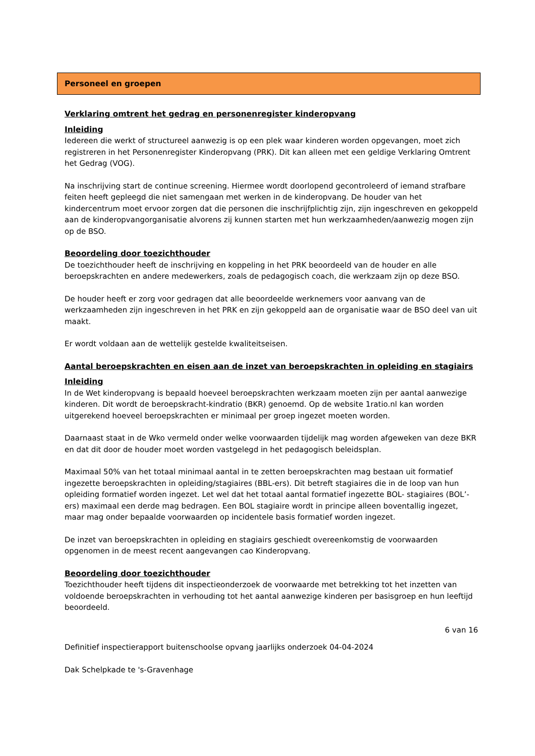Personeel en groepen
Verklaring omtrent het gedrag en personenregister kinderopvang
Inleiding
Iedereen die werkt of structureel aanwezig is op een plek waar kinderen worden opgevangen, moet zich registreren in het Personenregister Kinderopvang (PRK). Dit kan alleen met een geldige Verklaring Omtrent het Gedrag (VOG).
Na inschrijving start de continue screening. Hiermee wordt doorlopend gecontroleerd of iemand strafbare feiten heeft gepleegd die niet samengaan met werken in de kinderopvang. De houder van het kindercentrum moet ervoor zorgen dat die personen die inschrijfplichtig zijn, zijn ingeschreven en gekoppeld aan de kinderopvangorganisatie alvorens zij kunnen starten met hun werkzaamheden/aanwezig mogen zijn op de BSO.
Beoordeling door toezichthouder
De toezichthouder heeft de inschrijving en koppeling in het PRK beoordeeld van de houder en alle beroepskrachten en andere medewerkers, zoals de pedagogisch coach, die werkzaam zijn op deze BSO.
De houder heeft er zorg voor gedragen dat alle beoordeelde werknemers voor aanvang van de werkzaamheden zijn ingeschreven in het PRK en zijn gekoppeld aan de organisatie waar de BSO deel van uit maakt.
Er wordt voldaan aan de wettelijk gestelde kwaliteitseisen.
Aantal beroepskrachten en eisen aan de inzet van beroepskrachten in opleiding en stagiairs
Inleiding
In de Wet kinderopvang is bepaald hoeveel beroepskrachten werkzaam moeten zijn per aantal aanwezige kinderen. Dit wordt de beroepskracht-kindratio (BKR) genoemd. Op de website 1ratio.nl kan worden uitgerekend hoeveel beroepskrachten er minimaal per groep ingezet moeten worden.
Daarnaast staat in de Wko vermeld onder welke voorwaarden tijdelijk mag worden afgeweken van deze BKR en dat dit door de houder moet worden vastgelegd in het pedagogisch beleidsplan.
Maximaal 50% van het totaal minimaal aantal in te zetten beroepskrachten mag bestaan uit formatief ingezette beroepskrachten in opleiding/stagiaires (BBL-ers). Dit betreft stagiaires die in de loop van hun opleiding formatief worden ingezet. Let wel dat het totaal aantal formatief ingezette BOL- stagiaires (BOL’-ers) maximaal een derde mag bedragen. Een BOL stagiaire wordt in principe alleen boventallig ingezet, maar mag onder bepaalde voorwaarden op incidentele basis formatief worden ingezet.
De inzet van beroepskrachten in opleiding en stagiairs geschiedt overeenkomstig de voorwaarden opgenomen in de meest recent aangevangen cao Kinderopvang.
Beoordeling door toezichthouder
Toezichthouder heeft tijdens dit inspectieonderzoek de voorwaarde met betrekking tot het inzetten van voldoende beroepskrachten in verhouding tot het aantal aanwezige kinderen per basisgroep en hun leeftijd beoordeeld.
6 van 16
Definitief inspectierapport buitenschoolse opvang jaarlijks onderzoek 04-04-2024
Dak Schelpkade te 's-Gravenhage